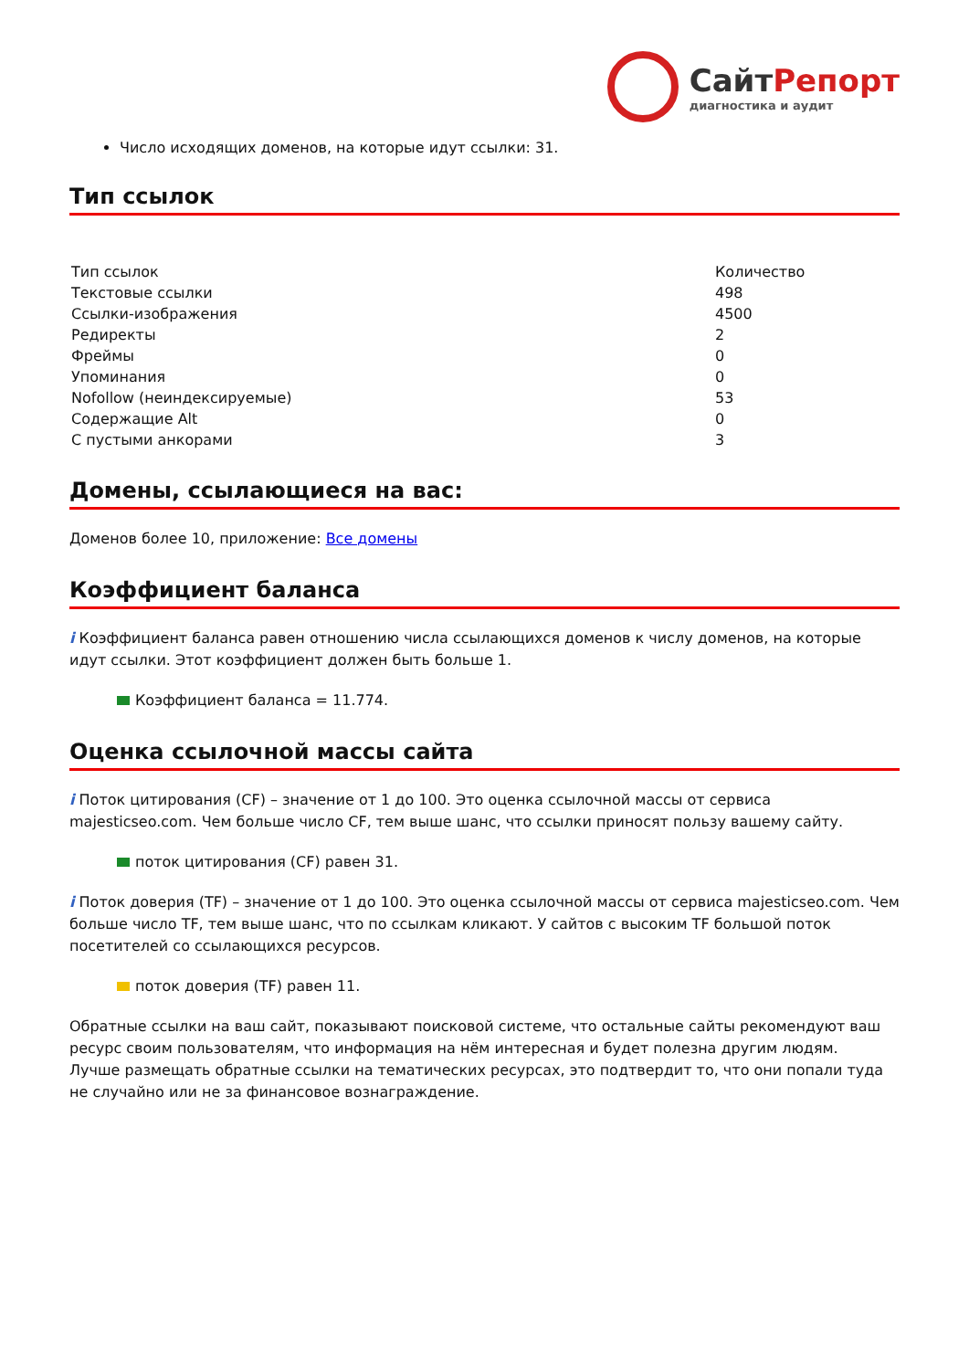СайтРепорт
диагностика и аудит
Число исходящих доменов, на которые идут ссылки: 31.
Тип ссылок
| Тип ссылок | Количество |
| Текстовые ссылки | 498 |
| Ссылки-изображения | 4500 |
| Редиректы | 2 |
| Фреймы | 0 |
| Упоминания | 0 |
| Nofollow (неиндексируемые) | 53 |
| Содержащие Alt | 0 |
| С пустыми анкорами | 3 |
Домены, ссылающиеся на вас:
Доменов более 10, приложение: Все домены
Коэффициент баланса
i Коэффициент баланса равен отношению числа ссылающихся доменов к числу доменов, на которые идут ссылки. Этот коэффициент должен быть больше 1.
Коэффициент баланса = 11.774.
Оценка ссылочной массы сайта
i Поток цитирования (CF) – значение от 1 до 100. Это оценка ссылочной массы от сервиса majesticseo.com. Чем больше число CF, тем выше шанс, что ссылки приносят пользу вашему сайту.
поток цитирования (CF) равен 31.
i Поток доверия (TF) – значение от 1 до 100. Это оценка ссылочной массы от сервиса majesticseo.com. Чем больше число TF, тем выше шанс, что по ссылкам кликают. У сайтов с высоким TF большой поток посетителей со ссылающихся ресурсов.
поток доверия (TF) равен 11.
Обратные ссылки на ваш сайт, показывают поисковой системе, что остальные сайты рекомендуют ваш ресурс своим пользователям, что информация на нём интересная и будет полезна другим людям.
Лучше размещать обратные ссылки на тематических ресурсах, это подтвердит то, что они попали туда не случайно или не за финансовое вознаграждение.